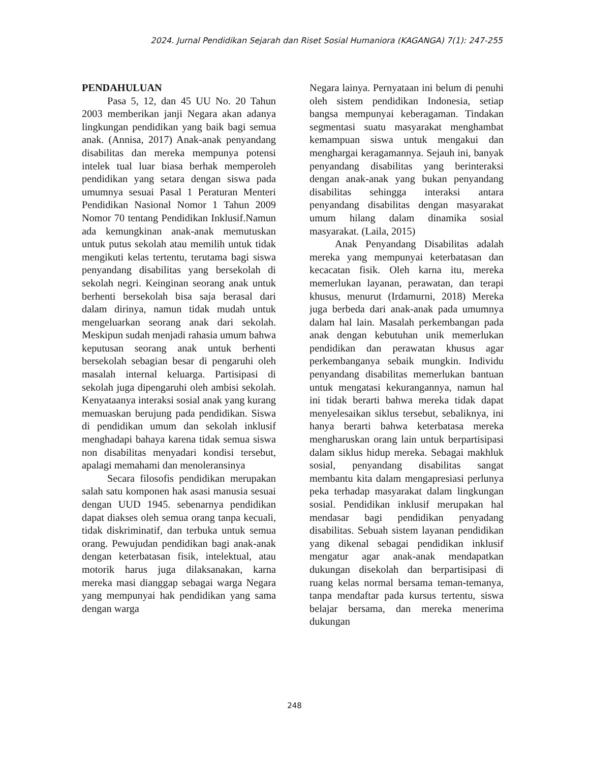2024. Jurnal Pendidikan Sejarah dan Riset Sosial Humaniora (KAGANGA) 7(1): 247-255
PENDAHULUAN
Pasa 5, 12, dan 45 UU No. 20 Tahun 2003 memberikan janji Negara akan adanya lingkungan pendidikan yang baik bagi semua anak. (Annisa, 2017) Anak-anak penyandang disabilitas dan mereka mempunya potensi intelek tual luar biasa berhak memperoleh pendidikan yang setara dengan siswa pada umumnya sesuai Pasal 1 Peraturan Menteri Pendidikan Nasional Nomor 1 Tahun 2009 Nomor 70 tentang Pendidikan Inklusif.Namun ada kemungkinan anak-anak memutuskan untuk putus sekolah atau memilih untuk tidak mengikuti kelas tertentu, terutama bagi siswa penyandang disabilitas yang bersekolah di sekolah negri. Keinginan seorang anak untuk berhenti bersekolah bisa saja berasal dari dalam dirinya, namun tidak mudah untuk mengeluarkan seorang anak dari sekolah. Meskipun sudah menjadi rahasia umum bahwa keputusan seorang anak untuk berhenti bersekolah sebagian besar di pengaruhi oleh masalah internal keluarga. Partisipasi di sekolah juga dipengaruhi oleh ambisi sekolah. Kenyataanya interaksi sosial anak yang kurang memuaskan berujung pada pendidikan. Siswa di pendidikan umum dan sekolah inklusif menghadapi bahaya karena tidak semua siswa non disabilitas menyadari kondisi tersebut, apalagi memahami dan menoleransinya
Secara filosofis pendidikan merupakan salah satu komponen hak asasi manusia sesuai dengan UUD 1945. sebenarnya pendidikan dapat diakses oleh semua orang tanpa kecuali, tidak diskriminatif, dan terbuka untuk semua orang. Pewujudan pendidikan bagi anak-anak dengan keterbatasan fisik, intelektual, atau motorik harus juga dilaksanakan, karna mereka masi dianggap sebagai warga Negara yang mempunyai hak pendidikan yang sama dengan warga
Negara lainya. Pernyataan ini belum di penuhi oleh sistem pendidikan Indonesia, setiap bangsa mempunyai keberagaman. Tindakan segmentasi suatu masyarakat menghambat kemampuan siswa untuk mengakui dan menghargai keragamannya. Sejauh ini, banyak penyandang disabilitas yang berinteraksi dengan anak-anak yang bukan penyandang disabilitas sehingga interaksi antara penyandang disabilitas dengan masyarakat umum hilang dalam dinamika sosial masyarakat. (Laila, 2015)
Anak Penyandang Disabilitas adalah mereka yang mempunyai keterbatasan dan kecacatan fisik. Oleh karna itu, mereka memerlukan layanan, perawatan, dan terapi khusus, menurut (Irdamurni, 2018) Mereka juga berbeda dari anak-anak pada umumnya dalam hal lain. Masalah perkembangan pada anak dengan kebutuhan unik memerlukan pendidikan dan perawatan khusus agar perkembanganya sebaik mungkin. Individu penyandang disabilitas memerlukan bantuan untuk mengatasi kekurangannya, namun hal ini tidak berarti bahwa mereka tidak dapat menyelesaikan siklus tersebut, sebaliknya, ini hanya berarti bahwa keterbatasa mereka mengharuskan orang lain untuk berpartisipasi dalam siklus hidup mereka. Sebagai makhluk sosial, penyandang disabilitas sangat membantu kita dalam mengapresiasi perlunya peka terhadap masyarakat dalam lingkungan sosial. Pendidikan inklusif merupakan hal mendasar bagi pendidikan penyadang disabilitas. Sebuah sistem layanan pendidikan yang dikenal sebagai pendidikan inklusif mengatur agar anak-anak mendapatkan dukungan disekolah dan berpartisipasi di ruang kelas normal bersama teman-temanya, tanpa mendaftar pada kursus tertentu, siswa belajar bersama, dan mereka menerima dukungan
248